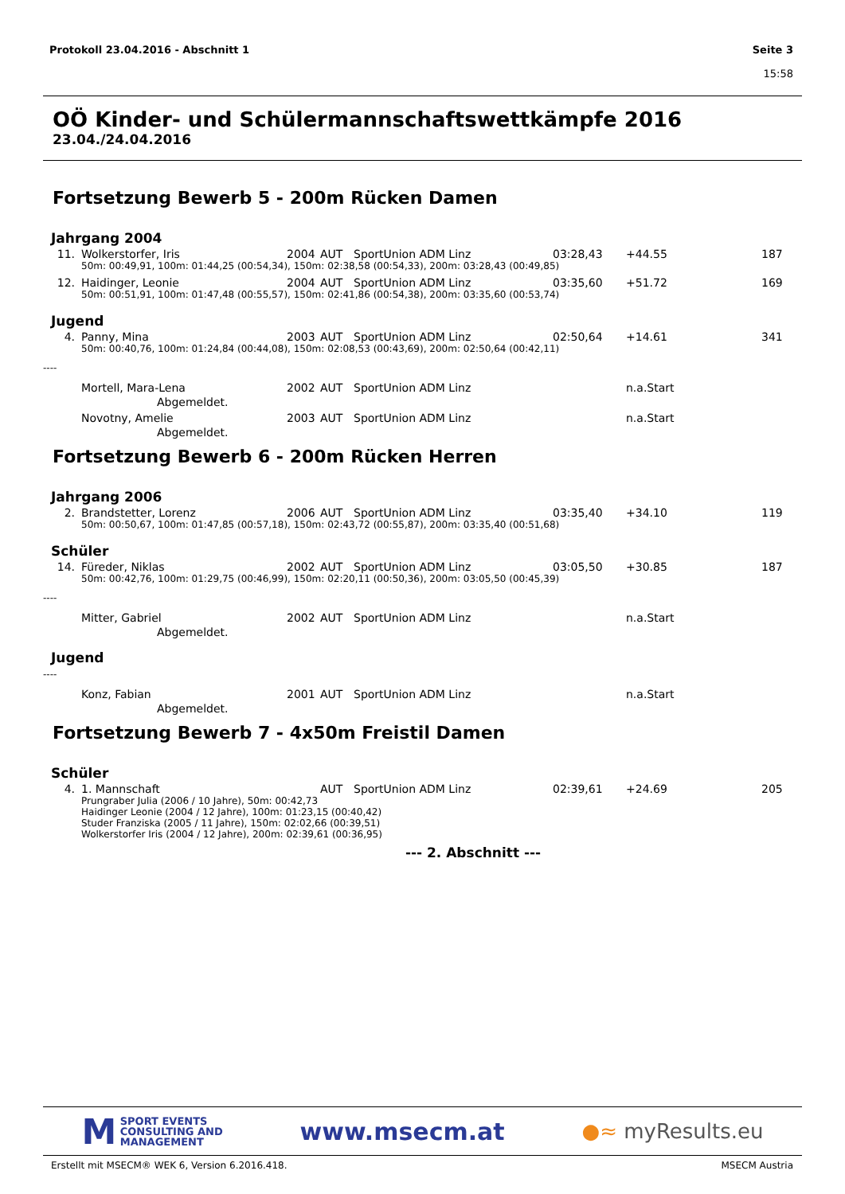Protokoll 23.04.2016 - Abschnitt 1
Seite 3
15:58
OÖ Kinder- und Schülermannschaftswettkämpfe 2016
23.04./24.04.2016
Fortsetzung Bewerb 5 - 200m Rücken Damen
Jahrgang 2004
| 11. | Wolkerstorfer, Iris | 2004 | AUT | SportUnion ADM Linz | 03:28,43 | +44.55 | 187 |
| | 50m: 00:49,91, 100m: 01:44,25 (00:54,34), 150m: 02:38,58 (00:54,33), 200m: 03:28,43 (00:49,85) | | | | | | |
| 12. | Haidinger, Leonie | 2004 | AUT | SportUnion ADM Linz | 03:35,60 | +51.72 | 169 |
| | 50m: 00:51,91, 100m: 01:47,48 (00:55,57), 150m: 02:41,86 (00:54,38), 200m: 03:35,60 (00:53,74) | | | | | | |
Jugend
| 4. | Panny, Mina | 2003 | AUT | SportUnion ADM Linz | 02:50,64 | +14.61 | 341 |
| | 50m: 00:40,76, 100m: 01:24,84 (00:44,08), 150m: 02:08,53 (00:43,69), 200m: 02:50,64 (00:42,11) | | | | | | |
----
| | Mortell, Mara-Lena | 2002 | AUT | SportUnion ADM Linz | | n.a.Start | |
| | Abgemeldet. | | | | | | |
| | Novotny, Amelie | 2003 | AUT | SportUnion ADM Linz | | n.a.Start | |
| | Abgemeldet. | | | | | | |
Fortsetzung Bewerb 6 - 200m Rücken Herren
Jahrgang 2006
| 2. | Brandstetter, Lorenz | 2006 | AUT | SportUnion ADM Linz | 03:35,40 | +34.10 | 119 |
| | 50m: 00:50,67, 100m: 01:47,85 (00:57,18), 150m: 02:43,72 (00:55,87), 200m: 03:35,40 (00:51,68) | | | | | | |
Schüler
| 14. | Füreder, Niklas | 2002 | AUT | SportUnion ADM Linz | 03:05,50 | +30.85 | 187 |
| | 50m: 00:42,76, 100m: 01:29,75 (00:46,99), 150m: 02:20,11 (00:50,36), 200m: 03:05,50 (00:45,39) | | | | | | |
----
| | Mitter, Gabriel | 2002 | AUT | SportUnion ADM Linz | | n.a.Start | |
| | Abgemeldet. | | | | | | |
Jugend
----
| | Konz, Fabian | 2001 | AUT | SportUnion ADM Linz | | n.a.Start | |
| | Abgemeldet. | | | | | | |
Fortsetzung Bewerb 7 - 4x50m Freistil Damen
Schüler
| 4. | 1. Mannschaft | | AUT | SportUnion ADM Linz | 02:39,61 | +24.69 | 205 |
| | Prungraber Julia (2006 / 10 Jahre), 50m: 00:42,73 Haidinger Leonie (2004 / 12 Jahre), 100m: 01:23,15 (00:40,42) Studer Franziska (2005 / 11 Jahre), 150m: 02:02,66 (00:39,51) Wolkerstorfer Iris (2004 / 12 Jahre), 200m: 02:39,61 (00:36,95) | | | | | | |
--- 2. Abschnitt ---
M SPORT EVENTS
CONSULTING AND
MANAGEMENT
www.msecm.at
●≈ myResults.eu
Erstellt mit MSECM® WEK 6, Version 6.2016.418. MSECM Austria